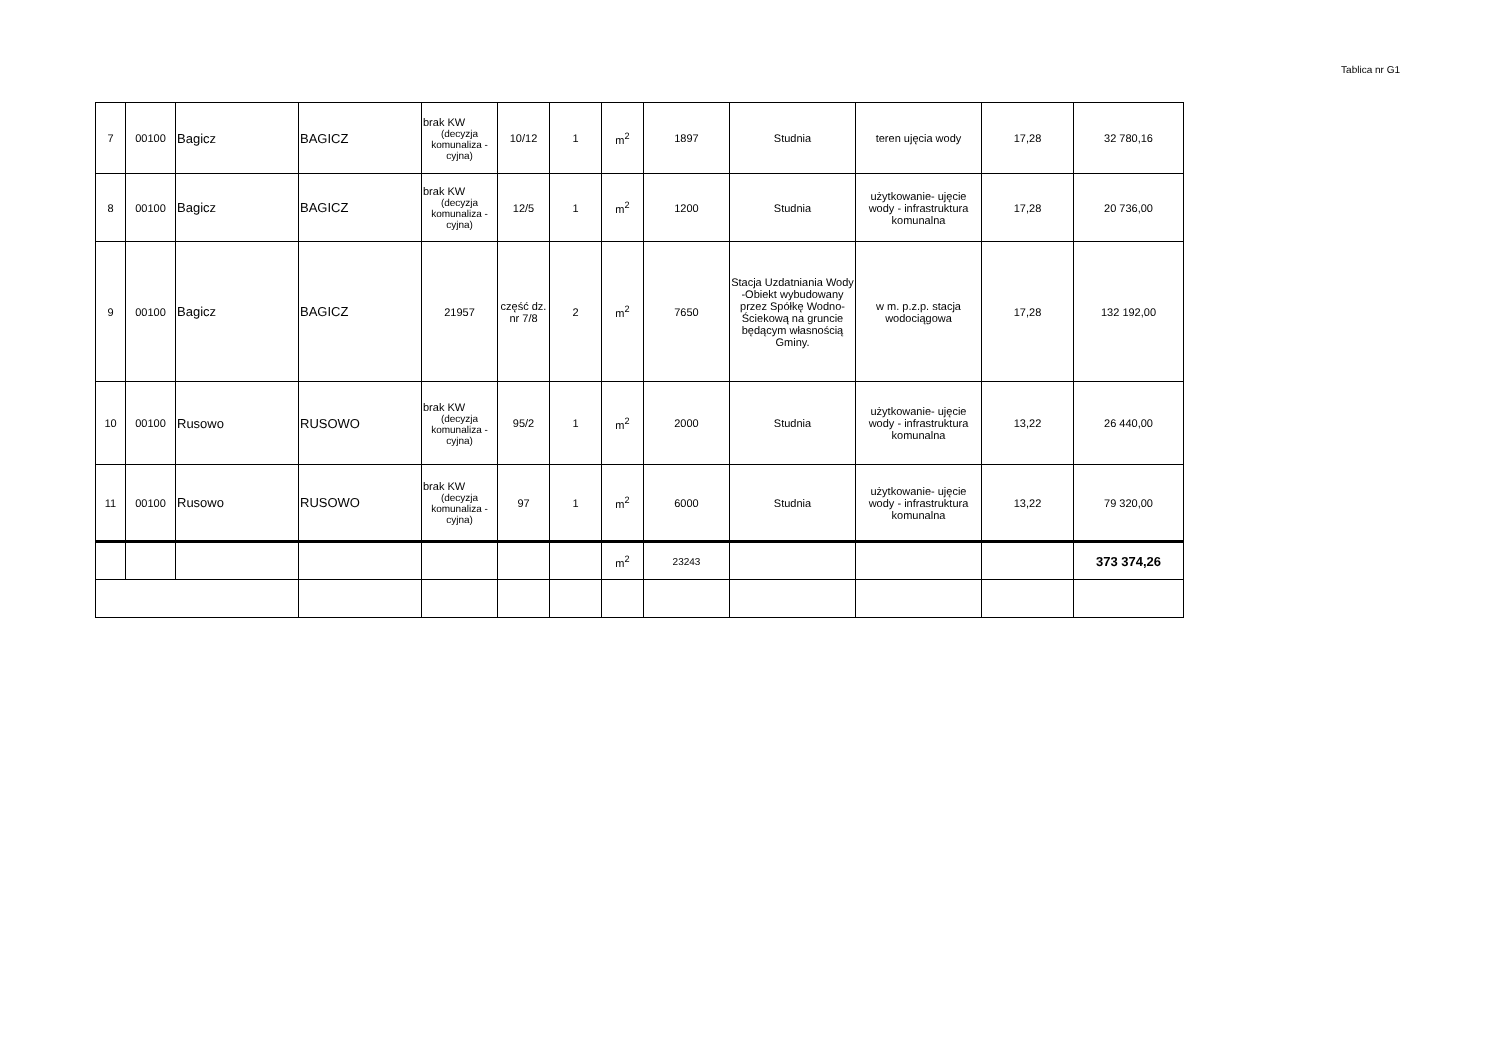Tablica nr G1
| 7 | 00100 | Bagicz | BAGICZ | brak KW (decyzja komunaliza -cyjna) | 10/12 | 1 | m<sup>2</sup> | 1897 | Studnia | teren ujęcia wody | 17,28 | 32 780,16 |
| 8 | 00100 | Bagicz | BAGICZ | brak KW (decyzja komunaliza -cyjna) | 12/5 | 1 | m<sup>2</sup> | 1200 | Studnia | użytkowanie- ujęcie wody - infrastruktura komunalna | 17,28 | 20 736,00 |
| 9 | 00100 | Bagicz | BAGICZ | 21957 | część dz. nr 7/8 | 2 | m<sup>2</sup> | 7650 | Stacja Uzdatniania Wody -Obiekt wybudowany przez Spółkę Wodno-Ściekową na gruncie będącym własnością Gminy. | w m. p.z.p. stacja wodociągowa | 17,28 | 132 192,00 |
| 10 | 00100 | Rusowo | RUSOWO | brak KW (decyzja komunaliza -cyjna) | 95/2 | 1 | m<sup>2</sup> | 2000 | Studnia | użytkowanie- ujęcie wody - infrastruktura komunalna | 13,22 | 26 440,00 |
| 11 | 00100 | Rusowo | RUSOWO | brak KW (decyzja komunaliza -cyjna) | 97 | 1 | m<sup>2</sup> | 6000 | Studnia | użytkowanie- ujęcie wody - infrastruktura komunalna | 13,22 | 79 320,00 |
| | | | | | | | m<sup>2</sup> | 23243 | | | | 373 374,26 |